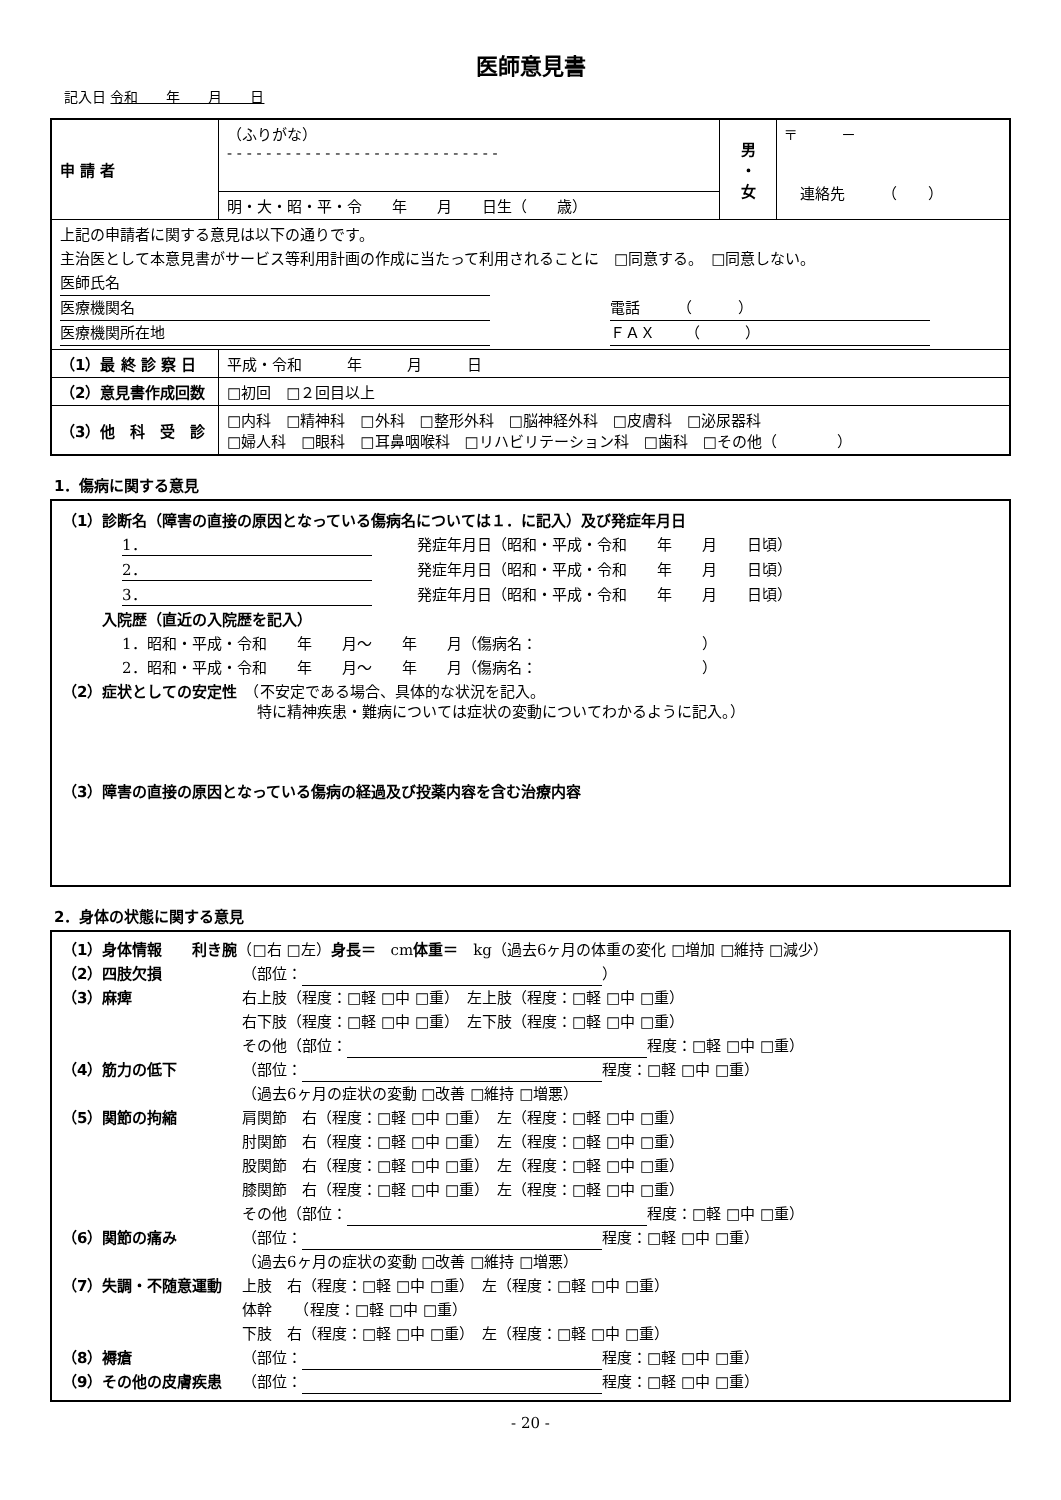医師意見書
記入日 令和　　年　　月　　日
| 申 請 者 | （ふりがな） - - - - - - - - - - - - - - - - - - - - - - - - - - - - | 男 ・ 女 | 〒 － 連絡先 （ ） |
| | 明・大・昭・平・令 年 月 日生（ 歳） | | |
| 上記の申請者に関する意見は以下の通りです。 主治医として本意見書がサービス等利用計画の作成に当たって利用されることに □同意する。 □同意しない。 医師氏名 医療機関名 電話 （ ） 医療機関所在地 ＦＡＸ （ ） | | | |
| （1）最 終 診 察 日 | 平成・令和 年 月 日 | | |
| （2）意見書作成回数 | □初回 □２回目以上 | | |
| （3）他 科 受 診 | □内科 □精神科 □外科 □整形外科 □脳神経外科 □皮膚科 □泌尿器科 □婦人科 □眼科 □耳鼻咽喉科 □リハビリテーション科 □歯科 □その他（ ） | | |
1．傷病に関する意見
（1）診断名（障害の直接の原因となっている傷病名については１．に記入）及び発症年月日
1．　　　発症年月日（昭和・平成・令和　　年　　月　　日頃）
2．　　　発症年月日（昭和・平成・令和　　年　　月　　日頃）
3．　　　発症年月日（昭和・平成・令和　　年　　月　　日頃）
入院歴（直近の入院歴を記入）
1．昭和・平成・令和　　年　　月～　　年　　月（傷病名：　　　　　　　　　　　）
2．昭和・平成・令和　　年　　月～　　年　　月（傷病名：　　　　　　　　　　　）
（2）症状としての安定性　（不安定である場合、具体的な状況を記入。
　　　　　　　　　　　　　特に精神疾患・難病については症状の変動についてわかるように記入。）
（3）障害の直接の原因となっている傷病の経過及び投薬内容を含む治療内容
2．身体の状態に関する意見
（1）身体情報　　利き腕 （□右 □左） 身長＝　cm 体重＝　kg（過去6ヶ月の体重の変化 □増加 □維持 □減少）
（2）四肢欠損 （部位： ）
（3）麻痺 右上肢（程度：□軽 □中 □重）　左上肢（程度：□軽 □中 □重）
右下肢（程度：□軽 □中 □重）　左下肢（程度：□軽 □中 □重）
その他（部位： 程度：□軽 □中 □重）
（4）筋力の低下 （部位： 程度：□軽 □中 □重）
（過去6ヶ月の症状の変動 □改善 □維持 □増悪）
（5）関節の拘縮 肩関節　右（程度：□軽 □中 □重）　左（程度：□軽 □中 □重）
肘関節　右（程度：□軽 □中 □重）　左（程度：□軽 □中 □重）
股関節　右（程度：□軽 □中 □重）　左（程度：□軽 □中 □重）
膝関節　右（程度：□軽 □中 □重）　左（程度：□軽 □中 □重）
その他（部位： 程度：□軽 □中 □重）
（6）関節の痛み （部位： 程度：□軽 □中 □重）
（過去6ヶ月の症状の変動 □改善 □維持 □増悪）
（7）失調・不随意運動 上肢　右（程度：□軽 □中 □重）　左（程度：□軽 □中 □重）
体幹　　（程度：□軽 □中 □重）
下肢　右（程度：□軽 □中 □重）　左（程度：□軽 □中 □重）
（8）褥瘡 （部位： 程度：□軽 □中 □重）
（9）その他の皮膚疾患 （部位： 程度：□軽 □中 □重）
- 20 -